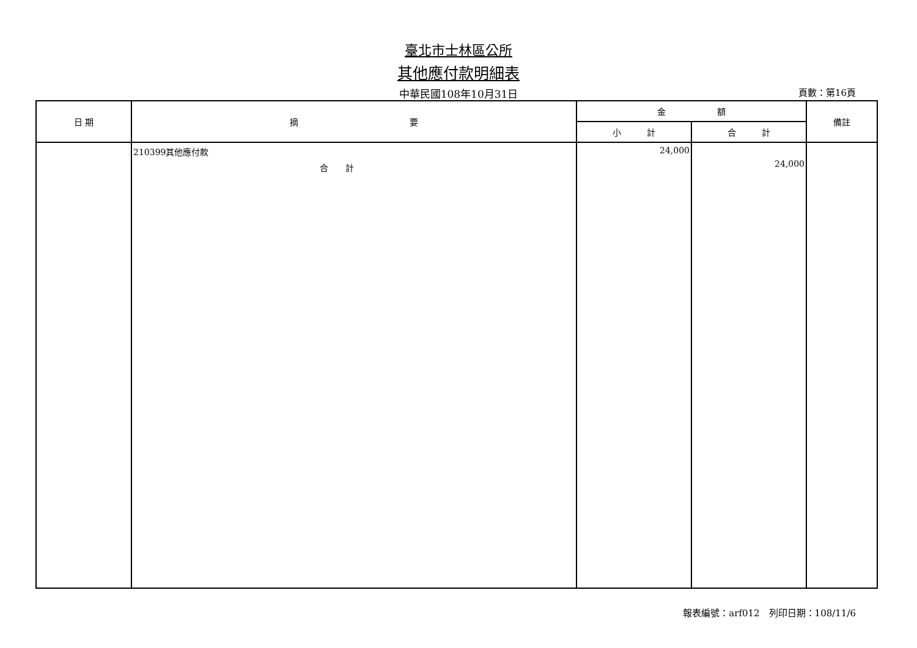臺北市士林區公所
其他應付款明細表
中華民國108年10月31日 頁數：第16頁
| 日 期 | 摘 要 | 金 額 | | 備註 |
| --- | --- | --- | --- | --- |
| | | 小 計 | 合 計 | |
| | 210399其他應付款 合 計 | 24,000 | 24,000 | |
報表編號：arf012　列印日期：108/11/6